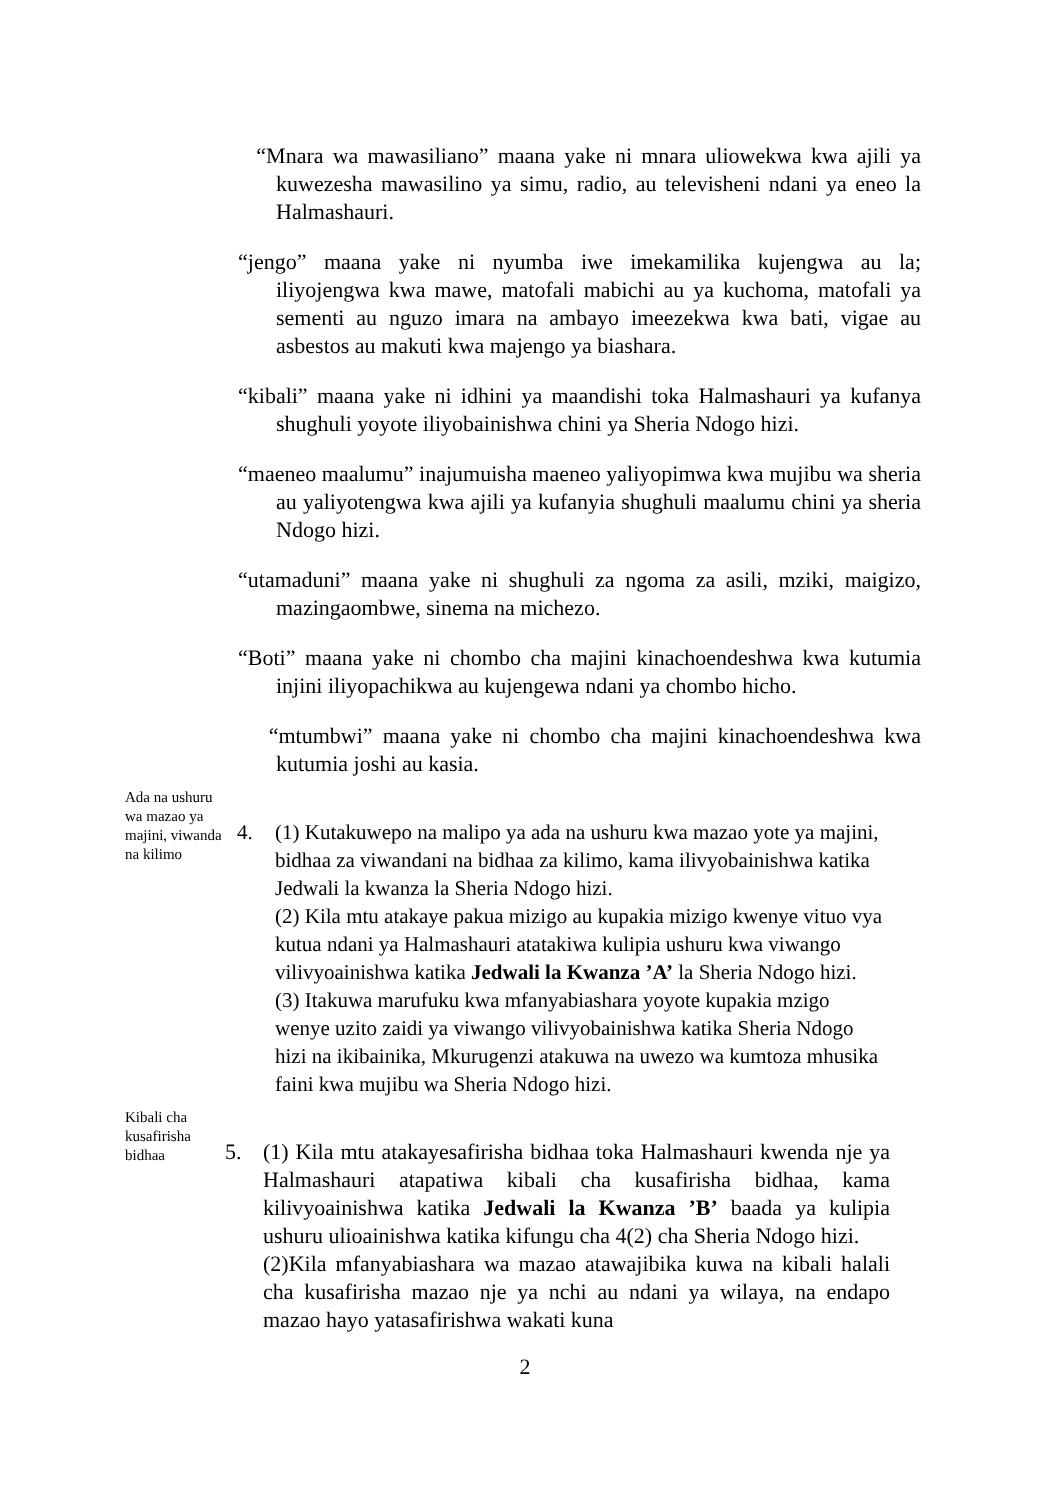“Mnara wa mawasiliano” maana yake ni mnara uliowekwa kwa ajili ya kuwezesha mawasilino ya simu, radio, au televisheni ndani ya eneo la Halmashauri.
“jengo” maana yake ni nyumba iwe imekamilika kujengwa au la; iliyojengwa kwa mawe, matofali mabichi au ya kuchoma, matofali ya sementi au nguzo imara na ambayo imeezekwa kwa bati, vigae au asbestos au makuti kwa majengo ya biashara.
“kibali” maana yake ni idhini ya maandishi toka Halmashauri ya kufanya shughuli yoyote iliyobainishwa chini ya Sheria Ndogo hizi.
“maeneo maalumu” inajumuisha maeneo yaliyopimwa kwa mujibu wa sheria au yaliyotengwa kwa ajili ya kufanyia shughuli maalumu chini ya sheria Ndogo hizi.
“utamaduni” maana yake ni shughuli za ngoma za asili, mziki, maigizo, mazingaombwe, sinema na michezo.
“Boti” maana yake ni chombo cha majini kinachoendeshwa kwa kutumia injini iliyopachikwa au kujengewa ndani ya chombo hicho.
“mtumbwi” maana yake ni chombo cha majini kinachoendeshwa kwa kutumia joshi au kasia.
Ada na ushuru wa mazao ya majini, viwanda na kilimo
4. (1) Kutakuwepo na malipo ya ada na ushuru kwa mazao yote ya majini, bidhaa za viwandani na bidhaa za kilimo, kama ilivyobainishwa katika Jedwali la kwanza la Sheria Ndogo hizi.
(2) Kila mtu atakaye pakua mizigo au kupakia mizigo kwenye vituo vya kutua ndani ya Halmashauri atatakiwa kulipia ushuru kwa viwango vilivyoainishwa katika Jedwali la Kwanza ’A’ la Sheria Ndogo hizi.
(3) Itakuwa marufuku kwa mfanyabiashara yoyote kupakia mzigo wenye uzito zaidi ya viwango vilivyobainishwa katika Sheria Ndogo hizi na ikibainika, Mkurugenzi atakuwa na uwezo wa kumtoza mhusika faini kwa mujibu wa Sheria Ndogo hizi.
Kibali cha kusafirisha bidhaa
5. (1) Kila mtu atakayesafirisha bidhaa toka Halmashauri kwenda nje ya Halmashauri atapatiwa kibali cha kusafirisha bidhaa, kama kilivyoainishwa katika Jedwali la Kwanza ’B’ baada ya kulipia ushuru ulioainishwa katika kifungu cha 4(2) cha Sheria Ndogo hizi.
(2)Kila mfanyabiashara wa mazao atawajibika kuwa na kibali halali cha kusafirisha mazao nje ya nchi au ndani ya wilaya, na endapo mazao hayo yatasafirishwa wakati kuna
2